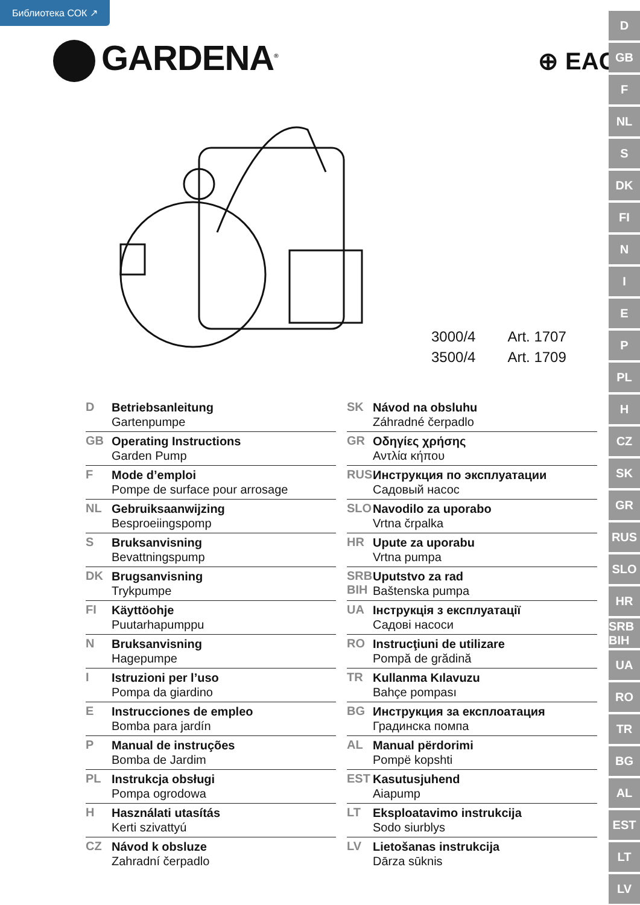Библиотека СОК ↗
GARDENA<sup>®</sup> ⊕ EAC
| 3000/4 | Art. 1707 |
| 3500/4 | Art. 1709 |
D
GB
F
NL
S
DK
FI
N
I
E
P
PL
H
CZ
SK
GR
RUS
SLO
HR
SRB BIH
UA
RO
TR
BG
AL
EST
LT
LV
D
Betriebsanleitung
Gartenpumpe
GB
Operating Instructions
Garden Pump
F
Mode d’emploi
Pompe de surface pour arrosage
NL
Gebruiksaanwijzing
Besproeiingspomp
S
Bruksanvisning
Bevattningspump
DK
Brugsanvisning
Trykpumpe
FI
Käyttöohje
Puutarhapumppu
N
Bruksanvisning
Hagepumpe
I
Istruzioni per l’uso
Pompa da giardino
E
Instrucciones de empleo
Bomba para jardín
P
Manual de instruções
Bomba de Jardim
PL
Instrukcja obsługi
Pompa ogrodowa
H
Használati utasítás
Kerti szivattyú
CZ
Návod k obsluze
Zahradní čerpadlo
SK
Návod na obsluhu
Záhradné čerpadlo
GR
Οδηγίες χρήσης
Αντλία κήπου
RUS
Инструкция по эксплуатации
Садовый насос
SLO
Navodilo za uporabo
Vrtna črpalka
HR
Upute za uporabu
Vrtna pumpa
SRB
BIH
Uputstvo za rad
Baštenska pumpa
UA
Інструкція з експлуатації
Садові насоси
RO
Instrucţiuni de utilizare
Pompă de grădină
TR
Kullanma Kılavuzu
Bahçe pompası
BG
Инструкция за експлоатация
Градинска помпа
AL
Manual përdorimi
Pompë kopshti
EST
Kasutusjuhend
Aiapump
LT
Eksploatavimo instrukcija
Sodo siurblys
LV
Lietošanas instrukcija
Dārza sūknis